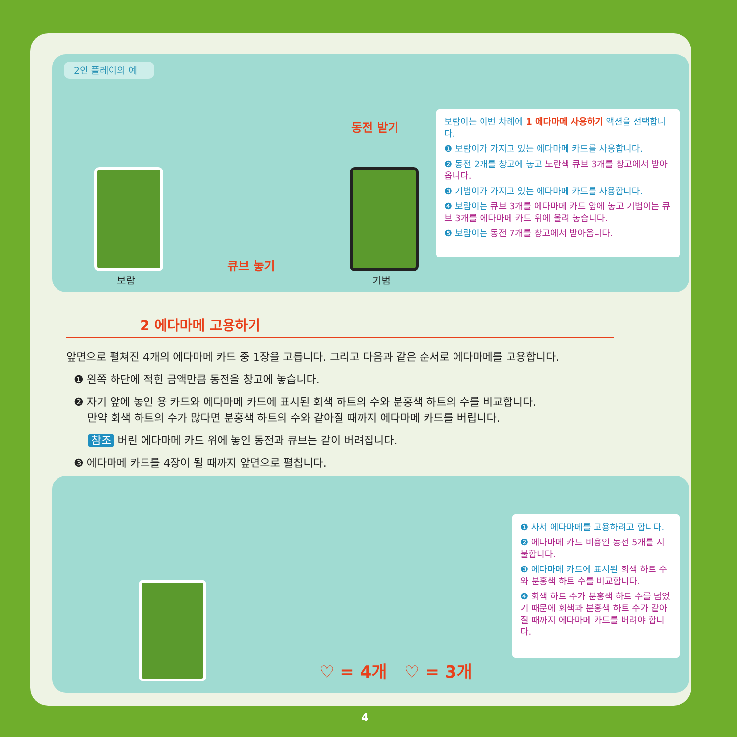2인 플레이의 예
동전 받기
큐브 놓기
보람 기범
보람이는 이번 차례에 1 에다마메 사용하기 액션을 선택합니다.
❶ 보람이가 가지고 있는 에다마메 카드를 사용합니다.
❷ 동전 2개를 창고에 놓고 노란색 큐브 3개를 창고에서 받아옵니다.
❸ 기범이가 가지고 있는 에다마메 카드를 사용합니다.
❹ 보람이는 큐브 3개를 에다마메 카드 앞에 놓고 기범이는 큐브 3개를 에다마메 카드 위에 올려 놓습니다.
❺ 보람이는 동전 7개를 창고에서 받아옵니다.
2 에다마메 고용하기
앞면으로 펼쳐진 4개의 에다마메 카드 중 1장을 고릅니다. 그리고 다음과 같은 순서로 에다마메를 고용합니다.
❶ 왼쪽 하단에 적힌 금액만큼 동전을 창고에 놓습니다.
❷ 자기 앞에 놓인 용 카드와 에다마메 카드에 표시된 회색 하트의 수와 분홍색 하트의 수를 비교합니다.
만약 회색 하트의 수가 많다면 분홍색 하트의 수와 같아질 때까지 에다마메 카드를 버립니다.
참조 버린 에다마메 카드 위에 놓인 동전과 큐브는 같이 버려집니다.
❸ 에다마메 카드를 4장이 될 때까지 앞면으로 펼칩니다.
♡ = 4개 ♡ = 3개
❶ 사서 에다마메를 고용하려고 합니다.
❷ 에다마메 카드 비용인 동전 5개를 지불합니다.
❸ 에다마메 카드에 표시된 회색 하트 수와 분홍색 하트 수를 비교합니다.
❹ 회색 하트 수가 분홍색 하트 수를 넘었기 때문에 회색과 분홍색 하트 수가 같아질 때까지 에다마메 카드를 버려야 합니다.
4